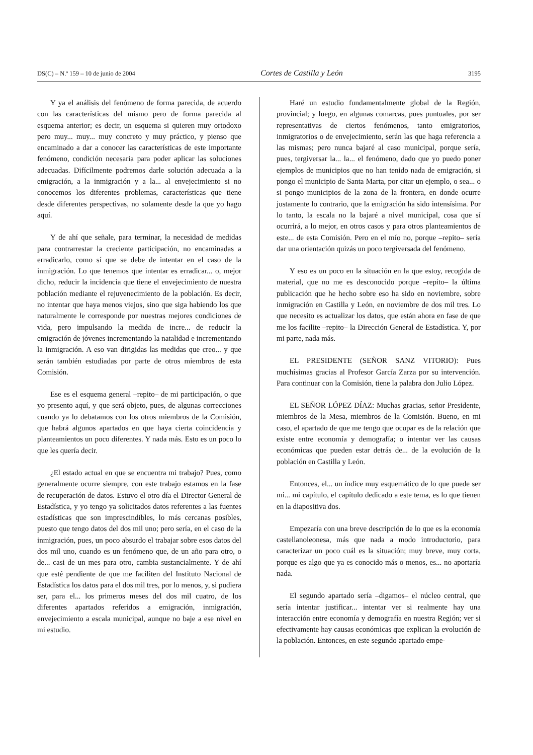DS(C) – N.º 159 – 10 de junio de 2004 Cortes de Castilla y León 3195
Y ya el análisis del fenómeno de forma parecida, de acuerdo con las características del mismo pero de forma parecida al esquema anterior; es decir, un esquema si quieren muy ortodoxo pero muy... muy... muy concreto y muy práctico, y pienso que encaminado a dar a conocer las características de este importante fenómeno, condición necesaria para poder aplicar las soluciones adecuadas. Difícilmente podremos darle solución adecuada a la emigración, a la inmigración y a la... al envejecimiento si no conocemos los diferentes problemas, características que tiene desde diferentes perspectivas, no solamente desde la que yo hago aquí.
Y de ahí que señale, para terminar, la necesidad de medidas para contrarrestar la creciente participación, no encaminadas a erradicarlo, como sí que se debe de intentar en el caso de la inmigración. Lo que tenemos que intentar es erradicar... o, mejor dicho, reducir la incidencia que tiene el envejecimiento de nuestra población mediante el rejuvenecimiento de la población. Es decir, no intentar que haya menos viejos, sino que siga habiendo los que naturalmente le corresponde por nuestras mejores condiciones de vida, pero impulsando la medida de incre... de reducir la emigración de jóvenes incrementando la natalidad e incrementando la inmigración. A eso van dirigidas las medidas que creo... y que serán también estudiadas por parte de otros miembros de esta Comisión.
Ese es el esquema general –repito– de mi participación, o que yo presento aquí, y que será objeto, pues, de algunas correcciones cuando ya lo debatamos con los otros miembros de la Comisión, que habrá algunos apartados en que haya cierta coincidencia y planteamientos un poco diferentes. Y nada más. Esto es un poco lo que les quería decir.
¿El estado actual en que se encuentra mi trabajo? Pues, como generalmente ocurre siempre, con este trabajo estamos en la fase de recuperación de datos. Estuvo el otro día el Director General de Estadística, y yo tengo ya solicitados datos referentes a las fuentes estadísticas que son imprescindibles, lo más cercanas posibles, puesto que tengo datos del dos mil uno; pero sería, en el caso de la inmigración, pues, un poco absurdo el trabajar sobre esos datos del dos mil uno, cuando es un fenómeno que, de un año para otro, o de... casi de un mes para otro, cambia sustancialmente. Y de ahí que esté pendiente de que me faciliten del Instituto Nacional de Estadística los datos para el dos mil tres, por lo menos, y, si pudiera ser, para el... los primeros meses del dos mil cuatro, de los diferentes apartados referidos a emigración, inmigración, envejecimiento a escala municipal, aunque no baje a ese nivel en mi estudio.
Haré un estudio fundamentalmente global de la Región, provincial; y luego, en algunas comarcas, pues puntuales, por ser representativas de ciertos fenómenos, tanto emigratorios, inmigratorios o de envejecimiento, serán las que haga referencia a las mismas; pero nunca bajaré al caso municipal, porque sería, pues, tergiversar la... la... el fenómeno, dado que yo puedo poner ejemplos de municipios que no han tenido nada de emigración, si pongo el municipio de Santa Marta, por citar un ejemplo, o sea... o si pongo municipios de la zona de la frontera, en donde ocurre justamente lo contrario, que la emigración ha sido intensísima. Por lo tanto, la escala no la bajaré a nivel municipal, cosa que sí ocurrirá, a lo mejor, en otros casos y para otros planteamientos de este... de esta Comisión. Pero en el mío no, porque –repito– sería dar una orientación quizás un poco tergiversada del fenómeno.
Y eso es un poco en la situación en la que estoy, recogida de material, que no me es desconocido porque –repito– la última publicación que he hecho sobre eso ha sido en noviembre, sobre inmigración en Castilla y León, en noviembre de dos mil tres. Lo que necesito es actualizar los datos, que están ahora en fase de que me los facilite –repito– la Dirección General de Estadística. Y, por mi parte, nada más.
EL PRESIDENTE (SEÑOR SANZ VITORIO): Pues muchísimas gracias al Profesor García Zarza por su intervención. Para continuar con la Comisión, tiene la palabra don Julio López.
EL SEÑOR LÓPEZ DÍAZ: Muchas gracias, señor Presidente, miembros de la Mesa, miembros de la Comisión. Bueno, en mi caso, el apartado de que me tengo que ocupar es de la relación que existe entre economía y demografía; o intentar ver las causas económicas que pueden estar detrás de... de la evolución de la población en Castilla y León.
Entonces, el... un índice muy esquemático de lo que puede ser mi... mi capítulo, el capítulo dedicado a este tema, es lo que tienen en la diapositiva dos.
Empezaría con una breve descripción de lo que es la economía castellanoleonesa, más que nada a modo introductorio, para caracterizar un poco cuál es la situación; muy breve, muy corta, porque es algo que ya es conocido más o menos, es... no aportaría nada.
El segundo apartado sería –digamos– el núcleo central, que sería intentar justificar... intentar ver si realmente hay una interacción entre economía y demografía en nuestra Región; ver si efectivamente hay causas económicas que explican la evolución de la población. Entonces, en este segundo apartado empe-